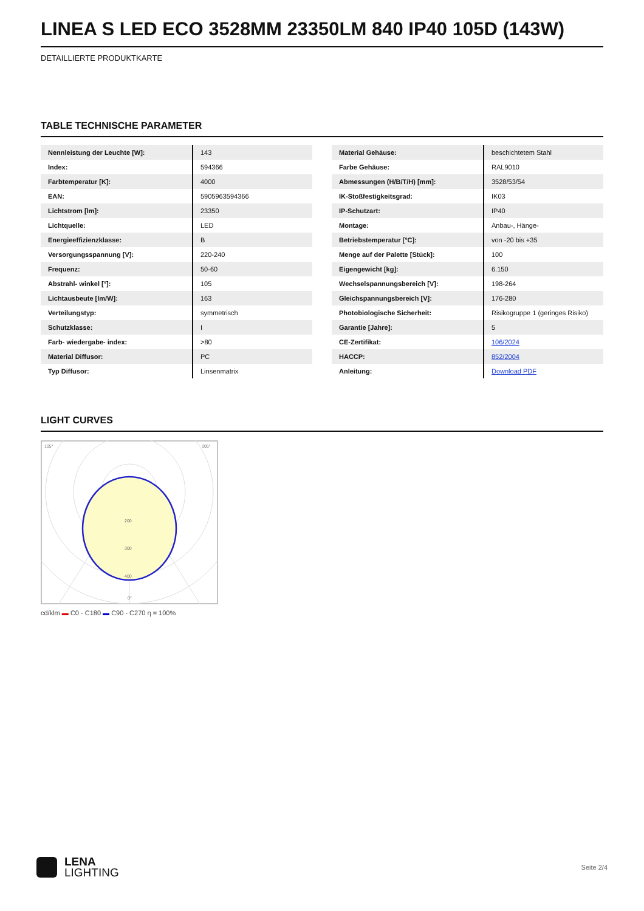LINEA S LED ECO 3528MM 23350LM 840 IP40 105D (143W)
DETAILLIERTE PRODUKTKARTE
TABLE TECHNISCHE PARAMETER
| Nennleistung der Leuchte [W]: | 143 |
| Index: | 594366 |
| Farbtemperatur [K]: | 4000 |
| EAN: | 5905963594366 |
| Lichtstrom [lm]: | 23350 |
| Lichtquelle: | LED |
| Energieeffizienzklasse: | B |
| Versorgungsspannung [V]: | 220-240 |
| Frequenz: | 50-60 |
| Abstrahl- winkel [°]: | 105 |
| Lichtausbeute [lm/W]: | 163 |
| Verteilungstyp: | symmetrisch |
| Schutzklasse: | I |
| Farb- wiedergabe- index: | >80 |
| Material Diffusor: | PC |
| Typ Diffusor: | Linsenmatrix |
| Material Gehäuse: | beschichtetem Stahl |
| Farbe Gehäuse: | RAL9010 |
| Abmessungen (H/B/T/H) [mm]: | 3528/53/54 |
| IK-Stoßfestigkeitsgrad: | IK03 |
| IP-Schutzart: | IP40 |
| Montage: | Anbau-, Hänge- |
| Betriebstemperatur [°C]: | von -20 bis +35 |
| Menge auf der Palette [Stück]: | 100 |
| Eigengewicht [kg]: | 6.150 |
| Wechselspannungsbereich [V]: | 198-264 |
| Gleichspannungsbereich [V]: | 176-280 |
| Photobiologische Sicherheit: | Risikogruppe 1 (geringes Risiko) |
| Garantie [Jahre]: | 5 |
| CE-Zertifikat: | 106/2024 |
| HACCP: | 852/2004 |
| Anleitung: | Download PDF |
LIGHT CURVES
105°
105°
200
300
400
0°
cd/klm ▬ C0 - C180 ▬ C90 - C270 η = 100%
LENA
LIGHTING
Seite 2/4